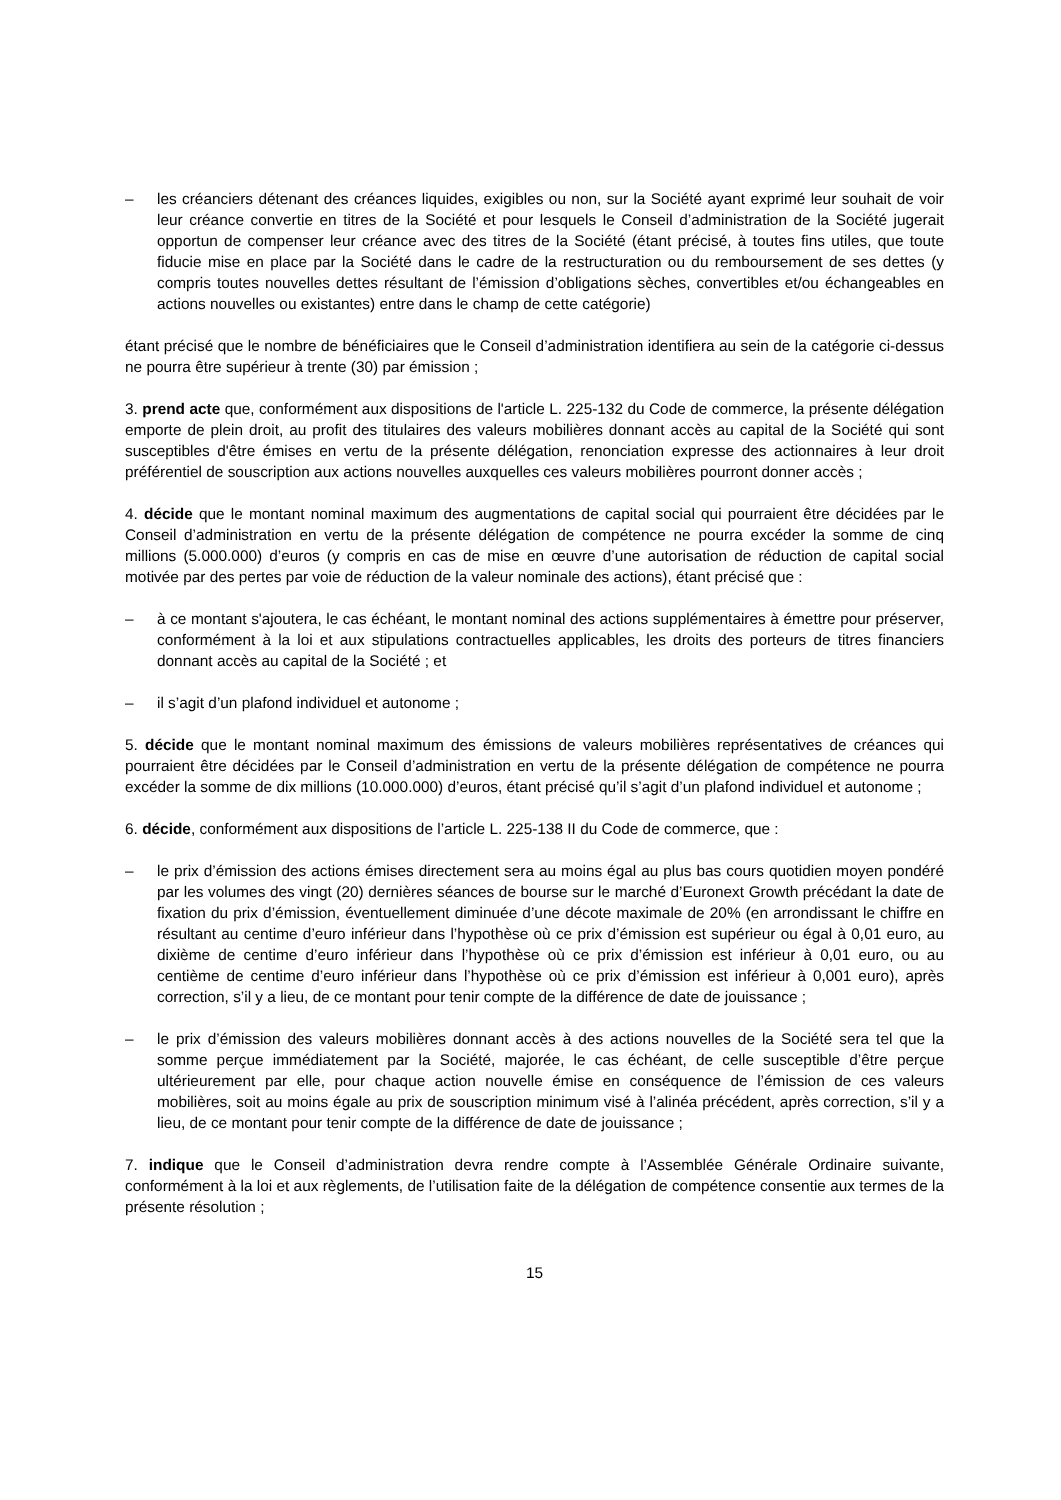– les créanciers détenant des créances liquides, exigibles ou non, sur la Société ayant exprimé leur souhait de voir leur créance convertie en titres de la Société et pour lesquels le Conseil d’administration de la Société jugerait opportun de compenser leur créance avec des titres de la Société (étant précisé, à toutes fins utiles, que toute fiducie mise en place par la Société dans le cadre de la restructuration ou du remboursement de ses dettes (y compris toutes nouvelles dettes résultant de l’émission d’obligations sèches, convertibles et/ou échangeables en actions nouvelles ou existantes) entre dans le champ de cette catégorie)
étant précisé que le nombre de bénéficiaires que le Conseil d’administration identifiera au sein de la catégorie ci-dessus ne pourra être supérieur à trente (30) par émission ;
3. prend acte que, conformément aux dispositions de l'article L. 225-132 du Code de commerce, la présente délégation emporte de plein droit, au profit des titulaires des valeurs mobilières donnant accès au capital de la Société qui sont susceptibles d'être émises en vertu de la présente délégation, renonciation expresse des actionnaires à leur droit préférentiel de souscription aux actions nouvelles auxquelles ces valeurs mobilières pourront donner accès ;
4. décide que le montant nominal maximum des augmentations de capital social qui pourraient être décidées par le Conseil d’administration en vertu de la présente délégation de compétence ne pourra excéder la somme de cinq millions (5.000.000) d’euros (y compris en cas de mise en œuvre d’une autorisation de réduction de capital social motivée par des pertes par voie de réduction de la valeur nominale des actions), étant précisé que :
– à ce montant s'ajoutera, le cas échéant, le montant nominal des actions supplémentaires à émettre pour préserver, conformément à la loi et aux stipulations contractuelles applicables, les droits des porteurs de titres financiers donnant accès au capital de la Société ; et
– il s’agit d’un plafond individuel et autonome ;
5. décide que le montant nominal maximum des émissions de valeurs mobilières représentatives de créances qui pourraient être décidées par le Conseil d’administration en vertu de la présente délégation de compétence ne pourra excéder la somme de dix millions (10.000.000) d’euros, étant précisé qu’il s’agit d’un plafond individuel et autonome ;
6. décide, conformément aux dispositions de l’article L. 225-138 II du Code de commerce, que :
– le prix d’émission des actions émises directement sera au moins égal au plus bas cours quotidien moyen pondéré par les volumes des vingt (20) dernières séances de bourse sur le marché d’Euronext Growth précédant la date de fixation du prix d’émission, éventuellement diminuée d’une décote maximale de 20% (en arrondissant le chiffre en résultant au centime d’euro inférieur dans l’hypothèse où ce prix d’émission est supérieur ou égal à 0,01 euro, au dixième de centime d’euro inférieur dans l’hypothèse où ce prix d’émission est inférieur à 0,01 euro, ou au centième de centime d’euro inférieur dans l’hypothèse où ce prix d’émission est inférieur à 0,001 euro), après correction, s’il y a lieu, de ce montant pour tenir compte de la différence de date de jouissance ;
– le prix d’émission des valeurs mobilières donnant accès à des actions nouvelles de la Société sera tel que la somme perçue immédiatement par la Société, majorée, le cas échéant, de celle susceptible d’être perçue ultérieurement par elle, pour chaque action nouvelle émise en conséquence de l’émission de ces valeurs mobilières, soit au moins égale au prix de souscription minimum visé à l’alinéa précédent, après correction, s’il y a lieu, de ce montant pour tenir compte de la différence de date de jouissance ;
7. indique que le Conseil d’administration devra rendre compte à l’Assemblée Générale Ordinaire suivante, conformément à la loi et aux règlements, de l’utilisation faite de la délégation de compétence consentie aux termes de la présente résolution ;
15